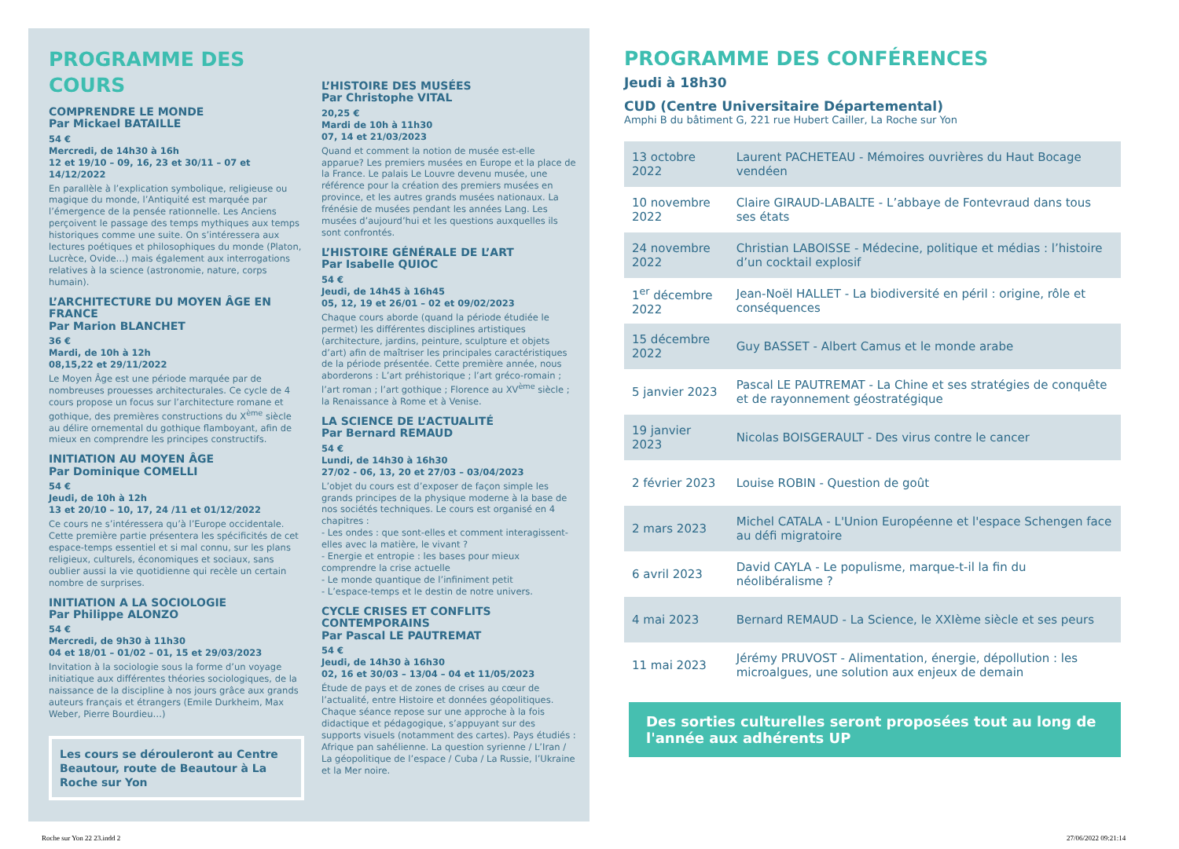PROGRAMME DES COURS
COMPRENDRE LE MONDE
Par Mickael BATAILLE
54 €
Mercredi, de 14h30 à 16h
12 et 19/10 – 09, 16, 23 et 30/11 – 07 et 14/12/2022
En parallèle à l’explication symbolique, religieuse ou magique du monde, l’Antiquité est marquée par l’émergence de la pensée rationnelle. Les Anciens perçoivent le passage des temps mythiques aux temps historiques comme une suite. On s’intéressera aux lectures poétiques et philosophiques du monde (Platon, Lucrèce, Ovide…) mais également aux interrogations relatives à la science (astronomie, nature, corps humain).
L’ARCHITECTURE DU MOYEN ÂGE EN FRANCE
Par Marion BLANCHET
36 €
Mardi, de 10h à 12h
08,15,22 et 29/11/2022
Le Moyen Âge est une période marquée par de nombreuses prouesses architecturales. Ce cycle de 4 cours propose un focus sur l’architecture romane et gothique, des premières constructions du X<sup>ème</sup> siècle au délire ornemental du gothique flamboyant, afin de mieux en comprendre les principes constructifs.
INITIATION AU MOYEN ÂGE
Par Dominique COMELLI
54 €
Jeudi, de 10h à 12h
13 et 20/10 – 10, 17, 24 /11 et 01/12/2022
Ce cours ne s’intéressera qu’à l’Europe occidentale. Cette première partie présentera les spécificités de cet espace-temps essentiel et si mal connu, sur les plans religieux, culturels, économiques et sociaux, sans oublier aussi la vie quotidienne qui recèle un certain nombre de surprises.
INITIATION A LA SOCIOLOGIE
Par Philippe ALONZO
54 €
Mercredi, de 9h30 à 11h30
04 et 18/01 – 01/02 – 01, 15 et 29/03/2023
Invitation à la sociologie sous la forme d’un voyage initiatique aux différentes théories sociologiques, de la naissance de la discipline à nos jours grâce aux grands auteurs français et étrangers (Emile Durkheim, Max Weber, Pierre Bourdieu…)
Les cours se dérouleront au Centre Beautour, route de Beautour à La Roche sur Yon
L’HISTOIRE DES MUSÉES
Par Christophe VITAL
20,25 €
Mardi de 10h à 11h30
07, 14 et 21/03/2023
Quand et comment la notion de musée est-elle apparue? Les premiers musées en Europe et la place de la France. Le palais Le Louvre devenu musée, une référence pour la création des premiers musées en province, et les autres grands musées nationaux. La frénésie de musées pendant les années Lang. Les musées d’aujourd’hui et les questions auxquelles ils sont confrontés.
L’HISTOIRE GÉNÉRALE DE L’ART
Par Isabelle QUIOC
54 €
Jeudi, de 14h45 à 16h45
05, 12, 19 et 26/01 – 02 et 09/02/2023
Chaque cours aborde (quand la période étudiée le permet) les différentes disciplines artistiques (architecture, jardins, peinture, sculpture et objets d’art) afin de maîtriser les principales caractéristiques de la période présentée. Cette première année, nous aborderons : L’art préhistorique ; l’art gréco-romain ; l’art roman ; l’art gothique ; Florence au XV<sup>ème</sup> siècle ; la Renaissance à Rome et à Venise.
LA SCIENCE DE L’ACTUALITÉ
Par Bernard REMAUD
54 €
Lundi, de 14h30 à 16h30
27/02 - 06, 13, 20 et 27/03 – 03/04/2023
L’objet du cours est d’exposer de façon simple les grands principes de la physique moderne à la base de nos sociétés techniques. Le cours est organisé en 4 chapitres :
- Les ondes : que sont-elles et comment interagissent-elles avec la matière, le vivant ?
- Energie et entropie : les bases pour mieux comprendre la crise actuelle
- Le monde quantique de l’infiniment petit
- L’espace-temps et le destin de notre univers.
CYCLE CRISES ET CONFLITS CONTEMPORAINS
Par Pascal LE PAUTREMAT
54 €
Jeudi, de 14h30 à 16h30
02, 16 et 30/03 – 13/04 – 04 et 11/05/2023
Étude de pays et de zones de crises au cœur de l’actualité, entre Histoire et données géopolitiques. Chaque séance repose sur une approche à la fois didactique et pédagogique, s’appuyant sur des supports visuels (notamment des cartes). Pays étudiés : Afrique pan sahélienne. La question syrienne / L’Iran / La géopolitique de l’espace / Cuba / La Russie, l’Ukraine et la Mer noire.
PROGRAMME DES CONFÉRENCES
Jeudi à 18h30
CUD (Centre Universitaire Départemental)
Amphi B du bâtiment G, 221 rue Hubert Cailler, La Roche sur Yon
| 13 octobre 2022 | Laurent PACHETEAU - Mémoires ouvrières du Haut Bocage vendéen |
| 10 novembre 2022 | Claire GIRAUD-LABALTE - L’abbaye de Fontevraud dans tous ses états |
| 24 novembre 2022 | Christian LABOISSE - Médecine, politique et médias : l’histoire d’un cocktail explosif |
| 1<sup>er</sup> décembre 2022 | Jean-Noël HALLET - La biodiversité en péril : origine, rôle et conséquences |
| 15 décembre 2022 | Guy BASSET - Albert Camus et le monde arabe |
| 5 janvier 2023 | Pascal LE PAUTREMAT - La Chine et ses stratégies de conquête et de rayonnement géostratégique |
| 19 janvier 2023 | Nicolas BOISGERAULT - Des virus contre le cancer |
| 2 février 2023 | Louise ROBIN - Question de goût |
| 2 mars 2023 | Michel CATALA - L'Union Européenne et l'espace Schengen face au défi migratoire |
| 6 avril 2023 | David CAYLA - Le populisme, marque-t-il la fin du néolibéralisme ? |
| 4 mai 2023 | Bernard REMAUD - La Science, le XXIème siècle et ses peurs |
| 11 mai 2023 | Jérémy PRUVOST - Alimentation, énergie, dépollution : les microalgues, une solution aux enjeux de demain |
Des sorties culturelles seront proposées tout au long de l'année aux adhérents UP
Roche sur Yon 22 23.indd 2 27/06/2022 09:21:14